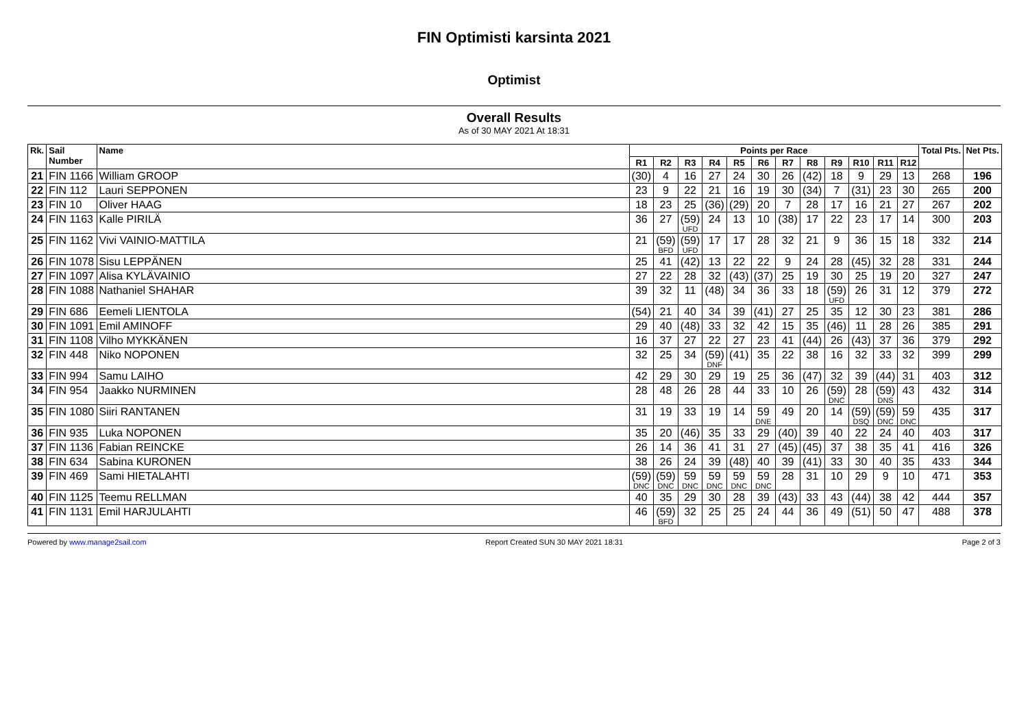FIN Optimisti karsinta 2021
Optimist
Overall Results
As of 30 MAY 2021 At 18:31
| Rk. | Sail Number | Name | Points per Race | | | | | | | | | | | | Total Pts. | Net Pts. |
| --- | --- | --- | --- | --- | --- | --- | --- | --- | --- | --- | --- | --- | --- | --- | --- | --- |
| | | | R1 | R2 | R3 | R4 | R5 | R6 | R7 | R8 | R9 | R10 | R11 | R12 | | |
| 21 | FIN 1166 | William GROOP | (30) | 4 | 16 | 27 | 24 | 30 | 26 | (42) | 18 | 9 | 29 | 13 | 268 | 196 |
| 22 | FIN 112 | Lauri SEPPONEN | 23 | 9 | 22 | 21 | 16 | 19 | 30 | (34) | 7 | (31) | 23 | 30 | 265 | 200 |
| 23 | FIN 10 | Oliver HAAG | 18 | 23 | 25 | (36) | (29) | 20 | 7 | 28 | 17 | 16 | 21 | 27 | 267 | 202 |
| 24 | FIN 1163 | Kalle PIRILÄ | 36 | 27 | (59) UFD | 24 | 13 | 10 | (38) | 17 | 22 | 23 | 17 | 14 | 300 | 203 |
| 25 | FIN 1162 | Vivi VAINIO-MATTILA | 21 | (59) BFD | (59) UFD | 17 | 17 | 28 | 32 | 21 | 9 | 36 | 15 | 18 | 332 | 214 |
| 26 | FIN 1078 | Sisu LEPPÄNEN | 25 | 41 | (42) | 13 | 22 | 22 | 9 | 24 | 28 | (45) | 32 | 28 | 331 | 244 |
| 27 | FIN 1097 | Alisa KYLÄVAINIO | 27 | 22 | 28 | 32 | (43) | (37) | 25 | 19 | 30 | 25 | 19 | 20 | 327 | 247 |
| 28 | FIN 1088 | Nathaniel SHAHAR | 39 | 32 | 11 | (48) | 34 | 36 | 33 | 18 | (59) UFD | 26 | 31 | 12 | 379 | 272 |
| 29 | FIN 686 | Eemeli LIENTOLA | (54) | 21 | 40 | 34 | 39 | (41) | 27 | 25 | 35 | 12 | 30 | 23 | 381 | 286 |
| 30 | FIN 1091 | Emil AMINOFF | 29 | 40 | (48) | 33 | 32 | 42 | 15 | 35 | (46) | 11 | 28 | 26 | 385 | 291 |
| 31 | FIN 1108 | Vilho MYKKÄNEN | 16 | 37 | 27 | 22 | 27 | 23 | 41 | (44) | 26 | (43) | 37 | 36 | 379 | 292 |
| 32 | FIN 448 | Niko NOPONEN | 32 | 25 | 34 | (59) DNF | (41) | 35 | 22 | 38 | 16 | 32 | 33 | 32 | 399 | 299 |
| 33 | FIN 994 | Samu LAIHO | 42 | 29 | 30 | 29 | 19 | 25 | 36 | (47) | 32 | 39 | (44) | 31 | 403 | 312 |
| 34 | FIN 954 | Jaakko NURMINEN | 28 | 48 | 26 | 28 | 44 | 33 | 10 | 26 | (59) DNC | 28 | (59) DNS | 43 | 432 | 314 |
| 35 | FIN 1080 | Siiri RANTANEN | 31 | 19 | 33 | 19 | 14 | 59 DNE | 49 | 20 | 14 | (59) DSQ | (59) DNC | 59 DNC | 435 | 317 |
| 36 | FIN 935 | Luka NOPONEN | 35 | 20 | (46) | 35 | 33 | 29 | (40) | 39 | 40 | 22 | 24 | 40 | 403 | 317 |
| 37 | FIN 1136 | Fabian REINCKE | 26 | 14 | 36 | 41 | 31 | 27 | (45) | (45) | 37 | 38 | 35 | 41 | 416 | 326 |
| 38 | FIN 634 | Sabina KURONEN | 38 | 26 | 24 | 39 | (48) | 40 | 39 | (41) | 33 | 30 | 40 | 35 | 433 | 344 |
| 39 | FIN 469 | Sami HIETALAHTI | (59) DNC | (59) DNC | 59 DNC | 59 DNC | 59 DNC | 59 DNC | 28 | 31 | 10 | 29 | 9 | 10 | 471 | 353 |
| 40 | FIN 1125 | Teemu RELLMAN | 40 | 35 | 29 | 30 | 28 | 39 | (43) | 33 | 43 | (44) | 38 | 42 | 444 | 357 |
| 41 | FIN 1131 | Emil HARJULAHTI | 46 | (59) BFD | 32 | 25 | 25 | 24 | 44 | 36 | 49 | (51) | 50 | 47 | 488 | 378 |
Powered by www.manage2sail.com Report Created SUN 30 MAY 2021 18:31 Page 2 of 3